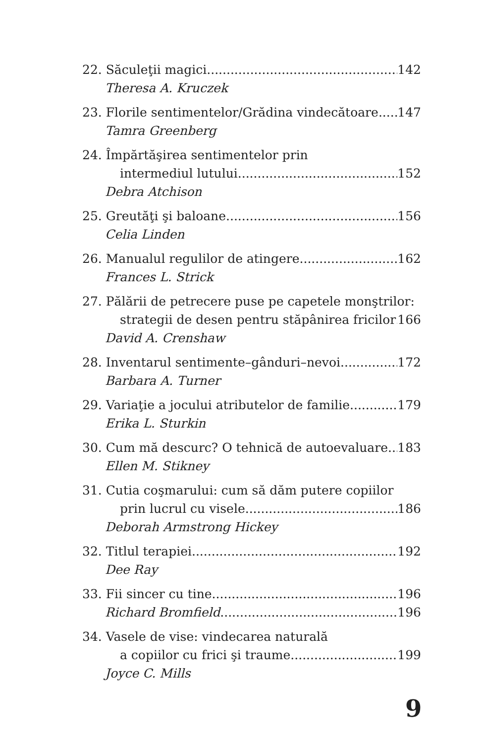22. Săculeţii magici 142
Theresa A. Kruczek
23. Florile sentimentelor/Grădina vindecătoare 147
Tamra Greenberg
24. Împărtăşirea sentimentelor prin
intermediul lutului 152
Debra Atchison
25. Greutăţi şi baloane 156
Celia Linden
26. Manualul regulilor de atingere 162
Frances L. Strick
27. Pălării de petrecere puse pe capetele monştrilor:
strategii de desen pentru stăpânirea fricilor 166
David A. Crenshaw
28. Inventarul sentimente–gânduri–nevoi 172
Barbara A. Turner
29. Variaţie a jocului atributelor de familie 179
Erika L. Sturkin
30. Cum mă descurc? O tehnică de autoevaluare 183
Ellen M. Stikney
31. Cutia coşmarului: cum să dăm putere copiilor
prin lucrul cu visele 186
Deborah Armstrong Hickey
32. Titlul terapiei 192
Dee Ray
33. Fii sincer cu tine 196
Richard Bromfield 196
34. Vasele de vise: vindecarea naturală
a copiilor cu frici şi traume 199
Joyce C. Mills
9